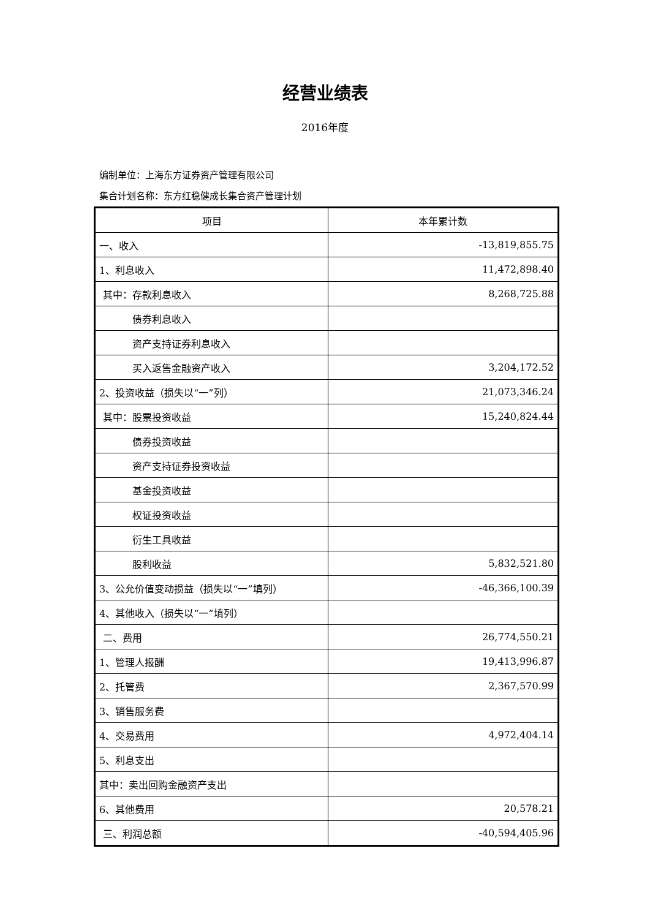经营业绩表
2016年度
编制单位：上海东方证券资产管理有限公司
集合计划名称：东方红稳健成长集合资产管理计划
| 项目 | 本年累计数 |
| --- | --- |
| 一、收入 | -13,819,855.75 |
| 1、利息收入 | 11,472,898.40 |
| 其中：存款利息收入 | 8,268,725.88 |
| 债券利息收入 | |
| 资产支持证券利息收入 | |
| 买入返售金融资产收入 | 3,204,172.52 |
| 2、投资收益（损失以“一”列） | 21,073,346.24 |
| 其中：股票投资收益 | 15,240,824.44 |
| 债券投资收益 | |
| 资产支持证券投资收益 | |
| 基金投资收益 | |
| 权证投资收益 | |
| 衍生工具收益 | |
| 股利收益 | 5,832,521.80 |
| 3、公允价值变动损益（损失以“一”填列） | -46,366,100.39 |
| 4、其他收入（损失以“一”填列） | |
| 二、费用 | 26,774,550.21 |
| 1、管理人报酬 | 19,413,996.87 |
| 2、托管费 | 2,367,570.99 |
| 3、销售服务费 | |
| 4、交易费用 | 4,972,404.14 |
| 5、利息支出 | |
| 其中：卖出回购金融资产支出 | |
| 6、其他费用 | 20,578.21 |
| 三、利润总额 | -40,594,405.96 |